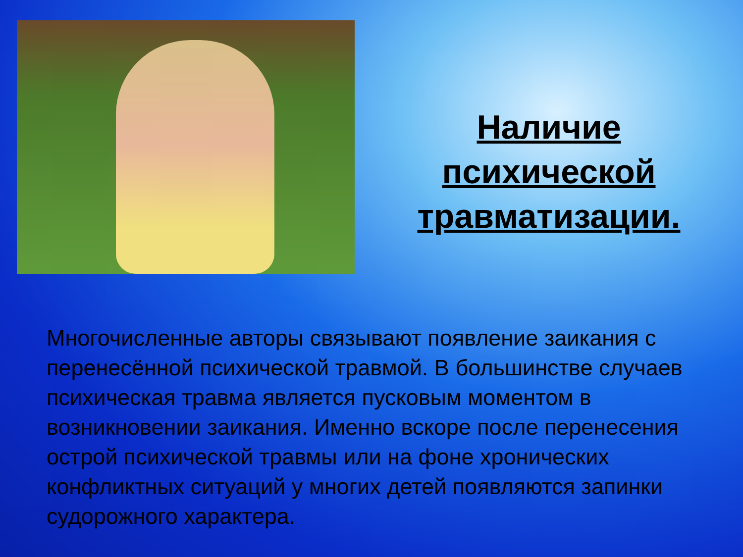Наличие
психической
травматизации.
Многочисленные авторы связывают появление заикания с перенесённой психической травмой. В большинстве случаев психическая травма является пусковым моментом в возникновении заикания. Именно вскоре после перенесения острой психической травмы или на фоне хронических конфликтных ситуаций у многих детей появляются запинки судорожного характера.